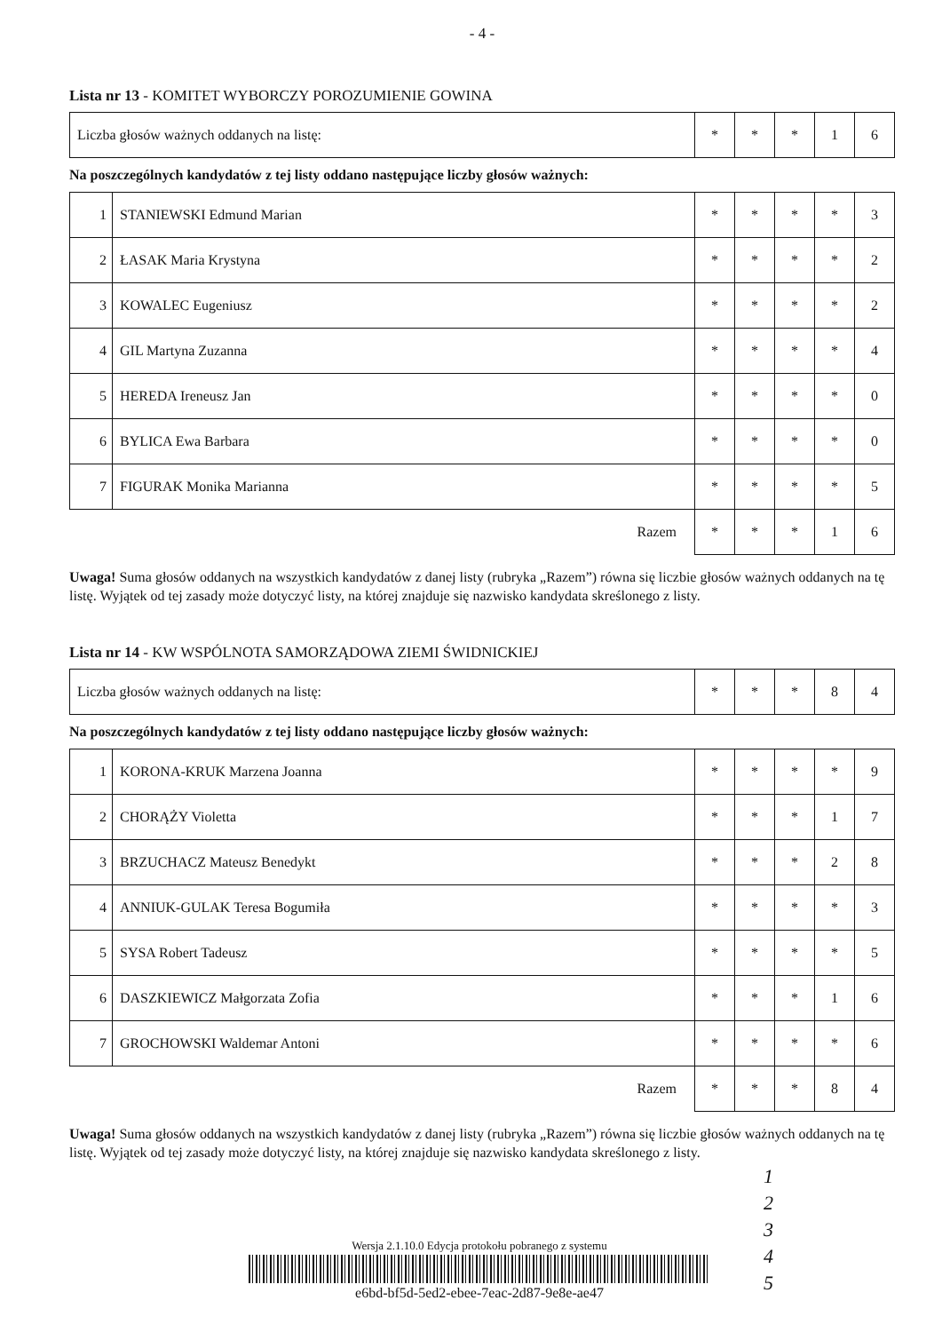- 4 -
Lista nr 13 - KOMITET WYBORCZY POROZUMIENIE GOWINA
| Liczba głosów ważnych oddanych na listę: | * | * | * | 1 | 6 |
Na poszczególnych kandydatów z tej listy oddano następujące liczby głosów ważnych:
| 1 | STANIEWSKI Edmund Marian | * | * | * | * | 3 |
| 2 | ŁASAK Maria Krystyna | * | * | * | * | 2 |
| 3 | KOWALEC Eugeniusz | * | * | * | * | 2 |
| 4 | GIL Martyna Zuzanna | * | * | * | * | 4 |
| 5 | HEREDA Ireneusz Jan | * | * | * | * | 0 |
| 6 | BYLICA Ewa Barbara | * | * | * | * | 0 |
| 7 | FIGURAK Monika Marianna | * | * | * | * | 5 |
| Razem | | * | * | * | 1 | 6 |
Uwaga! Suma głosów oddanych na wszystkich kandydatów z danej listy (rubryka „Razem”) równa się liczbie głosów ważnych oddanych na tę listę. Wyjątek od tej zasady może dotyczyć listy, na której znajduje się nazwisko kandydata skreślonego z listy.
Lista nr 14 - KW WSPÓLNOTA SAMORZĄDOWA ZIEMI ŚWIDNICKIEJ
| Liczba głosów ważnych oddanych na listę: | * | * | * | 8 | 4 |
Na poszczególnych kandydatów z tej listy oddano następujące liczby głosów ważnych:
| 1 | KORONA-KRUK Marzena Joanna | * | * | * | * | 9 |
| 2 | CHORĄŻY Violetta | * | * | * | 1 | 7 |
| 3 | BRZUCHACZ Mateusz Benedykt | * | * | * | 2 | 8 |
| 4 | ANNIUK-GULAK Teresa Bogumiła | * | * | * | * | 3 |
| 5 | SYSA Robert Tadeusz | * | * | * | * | 5 |
| 6 | DASZKIEWICZ Małgorzata Zofia | * | * | * | 1 | 6 |
| 7 | GROCHOWSKI Waldemar Antoni | * | * | * | * | 6 |
| Razem | | * | * | * | 8 | 4 |
Uwaga! Suma głosów oddanych na wszystkich kandydatów z danej listy (rubryka „Razem”) równa się liczbie głosów ważnych oddanych na tę listę. Wyjątek od tej zasady może dotyczyć listy, na której znajduje się nazwisko kandydata skreślonego z listy.
Wersja 2.1.10.0 Edycja protokołu pobranego z systemu
e6bd-bf5d-5ed2-ebee-7eac-2d87-9e8e-ae47
1
2
3
4
5